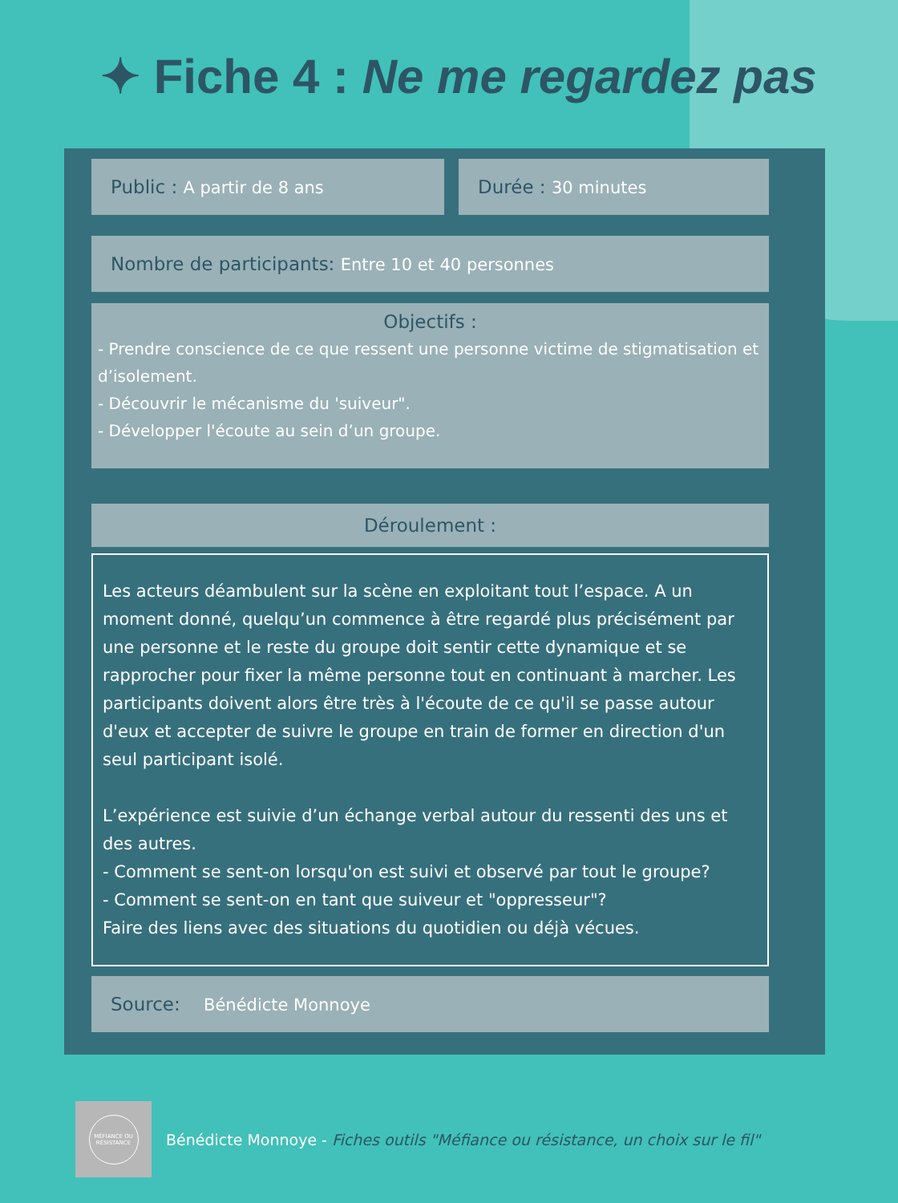✦ Fiche 4 : Ne me regardez pas
Public : A partir de 8 ans Durée : 30 minutes
Nombre de participants: Entre 10 et 40 personnes
Objectifs :
- Prendre conscience de ce que ressent une personne victime de stigmatisation et d’isolement.
- Découvrir le mécanisme du 'suiveur".
- Développer l'écoute au sein d’un groupe.
Déroulement :
Les acteurs déambulent sur la scène en exploitant tout l’espace. A un moment donné, quelqu’un commence à être regardé plus précisément par une personne et le reste du groupe doit sentir cette dynamique et se rapprocher pour fixer la même personne tout en continuant à marcher. Les participants doivent alors être très à l'écoute de ce qu'il se passe autour d'eux et accepter de suivre le groupe en train de former en direction d'un seul participant isolé.
L’expérience est suivie d’un échange verbal autour du ressenti des uns et des autres.
- Comment se sent-on lorsqu'on est suivi et observé par tout le groupe?
- Comment se sent-on en tant que suiveur et "oppresseur"?
Faire des liens avec des situations du quotidien ou déjà vécues.
Source: Bénédicte Monnoye
MÉFIANCE OU RÉSISTANCE
Bénédicte Monnoye - Fiches outils "Méfiance ou résistance, un choix sur le fil"